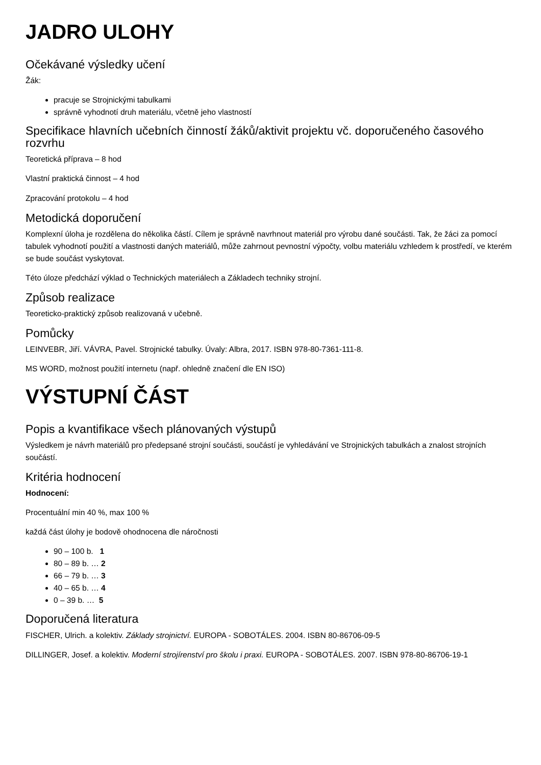JADRO ULOHY
Očekávané výsledky učení
Žák:
pracuje se Strojnickými tabulkami
správně vyhodnotí druh materiálu, včetně jeho vlastností
Specifikace hlavních učebních činností žáků/aktivit projektu vč. doporučeného časového rozvrhu
Teoretická příprava – 8 hod
Vlastní praktická činnost – 4 hod
Zpracování protokolu – 4 hod
Metodická doporučení
Komplexní úloha je rozdělena do několika částí. Cílem je správně navrhnout materiál pro výrobu dané součásti. Tak, že žáci za pomocí tabulek vyhodnotí použití a vlastnosti daných materiálů, může zahrnout pevnostní výpočty, volbu materiálu vzhledem k prostředí, ve kterém se bude součást vyskytovat.
Této úloze předchází výklad o Technických materiálech a Základech techniky strojní.
Způsob realizace
Teoreticko-praktický způsob realizovaná v učebně.
Pomůcky
LEINVEBR, Jiří. VÁVRA, Pavel. Strojnické tabulky. Úvaly: Albra, 2017. ISBN 978-80-7361-111-8.
MS WORD, možnost použití internetu (např. ohledně značení dle EN ISO)
VÝSTUPNÍ ČÁST
Popis a kvantifikace všech plánovaných výstupů
Výsledkem je návrh materiálů pro předepsané strojní součásti, součástí je vyhledávání ve Strojnických tabulkách a znalost strojních součástí.
Kritéria hodnocení
Hodnocení:
Procentuální min 40 %, max 100 %
každá část úlohy je bodově ohodnocena dle náročnosti
90 – 100 b. 1
80 – 89 b. … 2
66 – 79 b. … 3
40 – 65 b. … 4
0 – 39 b. … 5
Doporučená literatura
FISCHER, Ulrich. a kolektiv. Základy strojnictví. EUROPA - SOBOTÁLES. 2004. ISBN 80-86706-09-5
DILLINGER, Josef. a kolektiv. Moderní strojírenství pro školu i praxi. EUROPA - SOBOTÁLES. 2007. ISBN 978-80-86706-19-1